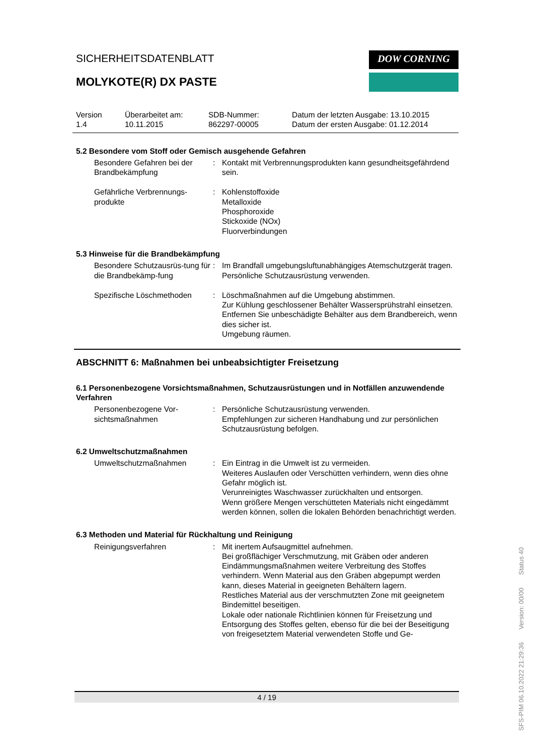SICHERHEITSDATENBLATT
MOLYKOTE(R) DX PASTE
DOW CORNING
Version
1.4
Überarbeitet am:
10.11.2015
SDB-Nummer:
862297-00005
Datum der letzten Ausgabe: 13.10.2015
Datum der ersten Ausgabe: 01.12.2014
5.2 Besondere vom Stoff oder Gemisch ausgehende Gefahren
Besondere Gefahren bei der Brandbekämpfung
: Kontakt mit Verbrennungsprodukten kann gesundheitsgefährdend sein.
Gefährliche Verbrennungs-produkte
: Kohlenstoffoxide
Metalloxide
Phosphoroxide
Stickoxide (NOx)
Fluorverbindungen
5.3 Hinweise für die Brandbekämpfung
Besondere Schutzausrüs-tung für die Brandbekämp-fung
: Im Brandfall umgebungsluftunabhängiges Atemschutzgerät tragen. Persönliche Schutzausrüstung verwenden.
Spezifische Löschmethoden : Löschmaßnahmen auf die Umgebung abstimmen.
Zur Kühlung geschlossener Behälter Wassersprühstrahl einsetzen.
Entfernen Sie unbeschädigte Behälter aus dem Brandbereich, wenn dies sicher ist.
Umgebung räumen.
ABSCHNITT 6: Maßnahmen bei unbeabsichtigter Freisetzung
6.1 Personenbezogene Vorsichtsmaßnahmen, Schutzausrüstungen und in Notfällen anzuwendende Verfahren
Personenbezogene Vor-sichtsmaßnahmen
: Persönliche Schutzausrüstung verwenden.
Empfehlungen zur sicheren Handhabung und zur persönlichen Schutzausrüstung befolgen.
6.2 Umweltschutzmaßnahmen
Umweltschutzmaßnahmen : Ein Eintrag in die Umwelt ist zu vermeiden.
Weiteres Auslaufen oder Verschütten verhindern, wenn dies ohne Gefahr möglich ist.
Verunreinigtes Waschwasser zurückhalten und entsorgen.
Wenn größere Mengen verschütteten Materials nicht eingedämmt werden können, sollen die lokalen Behörden benachrichtigt werden.
6.3 Methoden und Material für Rückhaltung und Reinigung
Reinigungsverfahren : Mit inertem Aufsaugmittel aufnehmen.
Bei großflächiger Verschmutzung, mit Gräben oder anderen Eindämmungsmaßnahmen weitere Verbreitung des Stoffes verhindern. Wenn Material aus den Gräben abgepumpt werden kann, dieses Material in geeigneten Behältern lagern.
Restliches Material aus der verschmutzten Zone mit geeignetem Bindemittel beseitigen.
Lokale oder nationale Richtlinien können für Freisetzung und Entsorgung des Stoffes gelten, ebenso für die bei der Beseitigung von freigesetztem Material verwendeten Stoffe und Ge-
4 / 19
SFS-PIM 06.10.2022 21:29:36 Version: 00/00 Status 40